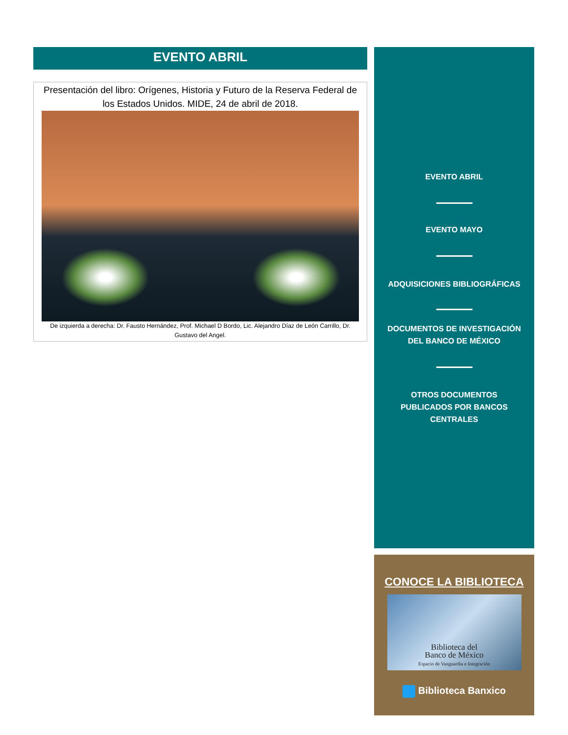EVENTO ABRIL
Presentación del libro: Orígenes, Historia y Futuro de la Reserva Federal de los Estados Unidos. MIDE, 24 de abril de 2018.
De izquierda a derecha: Dr. Fausto Hernández, Prof. Michael D Bordo, Lic. Alejandro Díaz de León Carrillo, Dr. Gustavo del Angel.
EVENTO ABRIL
EVENTO MAYO
ADQUISICIONES BIBLIOGRÁFICAS
DOCUMENTOS DE INVESTIGACIÓN
DEL BANCO DE MÉXICO
OTROS DOCUMENTOS
PUBLICADOS POR BANCOS
CENTRALES
CONOCE LA BIBLIOTECA
Biblioteca del
Banco de México
Espacio de Vanguardia e Integración
Biblioteca Banxico